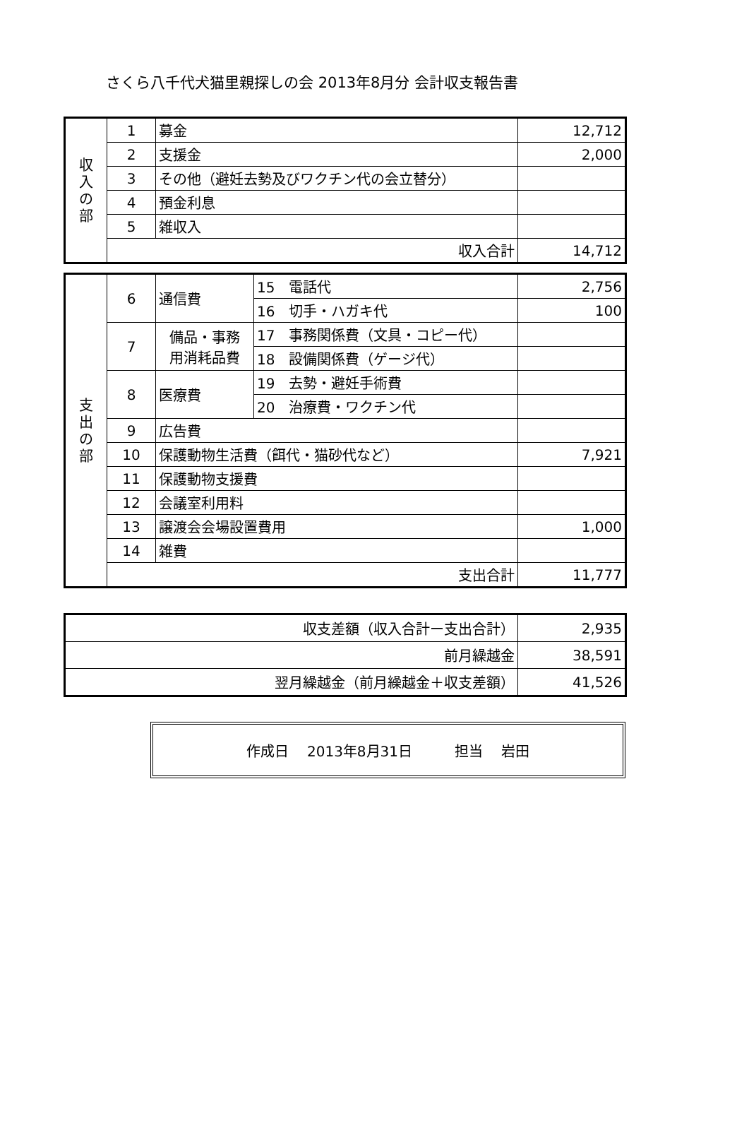さくら八千代犬猫里親探しの会 2013年8月分 会計収支報告書
| 収 入 の 部 | 1 | 募金 | 12,712 |
| | 2 | 支援金 | 2,000 |
| | 3 | その他（避妊去勢及びワクチン代の会立替分） | |
| | 4 | 預金利息 | |
| | 5 | 雑収入 | |
| | 収入合計 | | 14,712 |
| 支 出 の 部 | 6 | 通信費 | 15 電話代 | 2,756 |
| | | | 16 切手・ハガキ代 | 100 |
| | 7 | 備品・事務 用消耗品費 | 17 事務関係費（文具・コピー代） | |
| | | | 18 設備関係費（ゲージ代） | |
| | 8 | 医療費 | 19 去勢・避妊手術費 | |
| | | | 20 治療費・ワクチン代 | |
| | 9 | 広告費 | | |
| | 10 | 保護動物生活費（餌代・猫砂代など） | | 7,921 |
| | 11 | 保護動物支援費 | | |
| | 12 | 会議室利用料 | | |
| | 13 | 譲渡会会場設置費用 | | 1,000 |
| | 14 | 雑費 | | |
| | 支出合計 | | | 11,777 |
| 収支差額（収入合計ー支出合計） | 2,935 |
| 前月繰越金 | 38,591 |
| 翌月繰越金（前月繰越金＋収支差額） | 41,526 |
作成日　 2013年8月31日 担当　 岩田